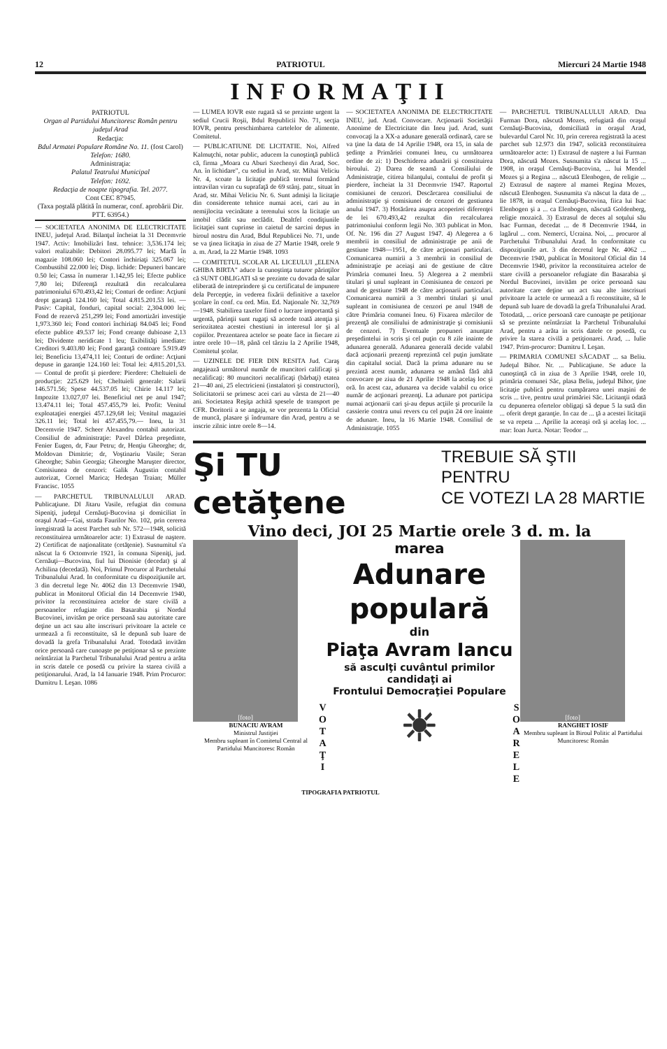12 PATRIOTUL Miercuri 24 Martie 1948
INFORMAŢII
PATRIOTUL
Organ al Partidului Muncitoresc Român pentru judeţul Arad
Redacţia:
Bdul Armatei Populare Române No. 11. (fost Carol)
Telefon: 1680.
Administraţia:
Palatul Teatrului Municipal
Telefon: 1692.
Redacţia de noapte tipografia. Tel. 2077.
Cont CEC 87945.
(Taxa poştală plătită în numerar, conf. aprobării Dir. PTT. 63954.)
— SOCIETATEA ANONIMA DE ELECTRICITATE INEU, judeţul Arad. Bilanţul încheiat la 31 Decemvrie 1947. Activ: Imobilizări Inst. tehnice: 3,536.174 lei; valori realizabile: Debitori 28.095.77 lei; Marfă în magazie 108.060 lei; Contori închiriaţi 325.067 lei; Combustibil 22.000 lei; Disp. lichide: Depuneri bancare 0.50 lei; Cassa în numerar 1.142,95 lei; Efecte publice 7,80 lei; Diferenţă rezultată din recalcularea patrimoniului 670.493,42 lei; Conturi de ordine: Acţiuni drept garanţă 124.160 lei; Total 4.815.201.53 lei. — Pasiv: Capital, fonduri, capital social: 2,304.000 lei; Fond de rezervă 251,299 lei; Fond amortizări investiţie 1,973.360 lei; Fond contori închiriaţi 84.045 lei; Fond efecte publice 49.537 lei; Fond creanţe dubioase 2,13 lei; Dividente neridicate 1 leu; Exibilităţi imediate: Creditori 9.403.80 lei; Fond garanţă contoare 5.919.49 lei; Beneficiu 13,474,11 lei; Conturi de ordine: Acţiuni depuse in garanţie 124.160 lei: Total lei: 4,815.201,53. — Contul de profit şi pierdere: Pierdere: Cheltuieli de producţie: 225.629 lei; Cheltuieli generale: Salarii 146.571.56; Spese 44.537.05 lei; Chirie 14.117 lei; Impozite 13.027,07 lei. Beneficiul net pe anul 1947; 13.474.11 lei; Total 457.455,79 lei. Profit: Venitul exploataţiei energiei 457.129,68 lei; Venitul magaziei 326.11 lei; Total lei 457.455,79.— Ineu, la 31 Decemvrie 1947. Scheer Alexandru contabil autorizat. Consiliul de administraţie: Pavel Dârlea preşedinte, Fenier Eugen, dr, Faur Petru; dr, Henţiu Gheorghe; dr, Moldovan Dimitrie; dr, Voştinariu Vasile; Seran Gheorghe; Sabin Georgia; Gheorghe Maruşter director, Comisiunea de cenzori: Galik Augustin contabil autorizat, Cornel Marica; Hedeşan Traian; Müller Francisc. 1055
— PARCHETUL TRIBUNALULUI ARAD. Publicaţiune. Dl Jitaru Vasile, refugiat din comuna Sipeniţi, judeţul Cernăuţi-Bucovina şi domiciliat în oraşul Arad—Gai, strada Faurilor No. 102, prin cererea înregistrată la acest Parchet sub Nr. 572—1948, solicită reconstituirea următoarelor acte: 1) Extrasul de naştere. 2) Certificat de naţionalitate (cetăţenie). Susnumitul s'a născut la 6 Octomvrie 1921, în comuna Sipeniţi, jud. Cernăuţi—Bucovina, fiul lui Dionisie (decedat) şi al Achilina (decedată). Noi, Primul Procuror al Parchetului Tribunalului Arad. In conformitate cu dispoziţiunile art. 3 din decretul lege Nr. 4062 din 13 Decemvrie 1940, publicat in Monitorul Oficial din 14 Decemvrie 1940, privitor la reconstituirea actelor de stare civilă a persoanelor refugiate din Basarabia şi Nordul Bucovinei, invităm pe orice persoană sau autoritate care deţine un act sau alte inscrisuri privitoare la actele ce urmează a fi reconstituite, să le depună sub luare de dovadă la grefa Tribunalului Arad. Totodată invităm orice persoană care cunoaşte pe petiţionar să se prezinte neîntârziat la Parchetul Tribunalului Arad pentru a arăta in scris datele ce posedă cu privire la starea civilă a petiţionarului. Arad, la 14 Ianuarie 1948. Prim Procuror: Dumitru I. Leşan. 1086
— LUMEA IOVR este rugată să se prezinte urgent la sediul Crucii Roşii, Bdul Republicii No. 71, secţia IOVR, pentru preschimbarea cartelelor de alimente. Comitetul.
— PUBLICATIUNE DE LICITATIE. Noi, Alfred Kalmuţchi, notar public, aducem la cunoştinţă publică că, firma „Moara cu Aburi Szechenyi din Arad, Soc. An. în lichidare", cu sediul in Arad, str. Mihai Veliciu Nr. 4, scoate la licitaţie publică terenul formând intravilan viran cu suprafaţă de 69 stânj. patr., situat în Arad, str. Mihai Veliciu Nr. 6. Sunt admişi la licitaţie din considerente tehnice numai acei, cari au in nemijlocita vecinătate a terenului scos la licitaţie un imobil clădit sau neclădit. Dealtfel condiţiunile licitaţiei sunt cuprinse in caietul de sarcini depus in biroul nostru din Arad, Bdul Republicei No. 71, unde se va ţinea licitaţia in ziua de 27 Martie 1948, orele 9 a. m. Arad, la 22 Martie 1948. 1093
— COMITETUL SCOLAR AL LICEULUI „ELENA GHIBA BIRTA" aduce la cunoştinţa tuturor părinţilor că SUNT OBLIGATI să se prezinte cu dovada de salar eliberată de intreprindere şi cu certificatul de impunere dela Percepţie, in vederea fixării definitive a taxelor şcolare în conf. cu ord. Min. Ed. Naţionale Nr. 32,769—1948. Stabilirea taxelor fiind o lucrare importantă şi urgentă, părinţii sunt rugaţi să acorde toată atenţia şi seriozitatea acestei chestiuni in interesul lor şi al copiilor. Prezentarea actelor se poate face in fiecare zi intre orele 10—18, până cel târziu la 2 Aprilie 1948, Comitetul şcolar.
— UZINELE DE FIER DIN RESITA Jud. Caraş angajează următorul număr de muncitori calificaţi şi necalificaţi: 80 muncitori necalificaţi (bărbaţi) etatea 21—40 ani, 25 electricieni (instalatori şi constructori), Solicitatorii se primesc acei cari au vârsta de 21—40 ani. Societatea Reşiţa achită spesele de transport pe CFR. Doritorii a se angaja, se vor prezenta la Oficiul de muncă, plasare şi îndrumare din Arad, pentru a se inscrie zilnic intre orele 8—14.
— SOCIETATEA ANONIMA DE ELECTRICITATE INEU, jud. Arad. Convocare. Acţionarii Societăţii Anonime de Electricitate din Ineu jud. Arad, sunt convocaţi la a XX-a adunare generală ordinară, care se va ţine la data de 14 Aprilie 1948, ora 15, in sala de şedinţe a Primăriei comunei Ineu, cu următoarea ordine de zi: 1) Deschiderea adunării şi constituirea biroului. 2) Darea de seamă a Consiliului de Administraţie, citirea bilanţului, contului de profit şi pierdere, încheiat la 31 Decemvrie 1947. Raportul comisiunei de cenzori. Descărcarea consiliului de administraţie şi comisiunei de cenzori de gestiunea anului 1947. 3) Hotărârea asupra acoperirei diferenţei de lei 670.493,42 rezultat din recalcularea patrimoniului conform legii No. 303 publicat in Mon. Of. Nr. 196 din 27 August 1947. 4) Alegerea a 6 membrii in consiliul de administraţie pe anii de gestiune 1948—1951, de către acţionari particulari. Comunicarea numirii a 3 membrii in consiliul de administraţie pe aceiaşi ani de gestiune de către Primăria comunei Ineu. 5) Alegerea a 2 membrii titulari şi unul supleant in Comisiunea de cenzori pe anul de gestiune 1948 de către acţionarii particulari. Comunicarea numirii a 3 membri titulari şi unul supleant in comisiunea de cenzori pe anul 1948 de către Primăria comunei Ineu. 6) Fixarea mărcilor de prezenţă ale consiliului de administraţie şi comisiunii de cenzori. 7) Eventuale propuneri anunţate preşedintelui in scris şi cel puţin cu 8 zile inainte de adunarea generală. Adunarea generală decide valabil dacă acţionarii prezenţi reprezintă cel puţin jumătate din capitalul social. Dacă la prima adunare nu se prezintă acest număr, adunarea se amână fără altă convocare pe ziua de 21 Aprilie 1948 la acelaş loc şi oră. In acest caz, adunarea va decide valabil cu orice număr de acţionari prezenţi. La adunare pot participa numai acţionarii cari şi-au depus acţiile şi procurile la cassierie contra unui revers cu cel puţin 24 ore înainte de adunare. Ineu, la 16 Martie 1948. Consiliul de Administraţie. 1055
— PARCHETUL TRIBUNALULUI ARAD. Dna Furman Dora, născută Mozes, refugiată din oraşul Cernăuţi-Bucovina, domiciliată in oraşul Arad, bulevardul Carol Nr. 10, prin cererea registrată la acest parchet sub 12.973 din 1947, solicită reconstituirea următoarelor acte: 1) Extrasul de naştere a lui Furman Dora, născută Mozes. Susnumita s'a născut la 15 ... 1908, in oraşul Cernăuţi-Bucovina, ... lui Mendel Mozes şi a Regina ... născută Elenbogen, de religie ... 2) Extrasul de naştere al mamei Regina Mozes, născută Elenbogen. Susnumita s'a născut la data de ... lie 1878, in oraşul Cernăuţi-Bucovina, fiica lui Isac Elenbogen şi a ... ca Elenbogen, născută Goldenberg, religie mozaică. 3) Extrasul de deces al soţului său Isac Furman, decedat ... de 8 Decemvrie 1944, in lagărul ... com. Nemerci, Ucraina. Noi, ... procuror al Parchetului Tribunalului Arad. In conformitate cu dispoziţiunile art. 3 din decretul lege Nr. 4062 ... Decemvrie 1940, publicat în Monitorul Oficial din 14 Decemvrie 1940, privitor la reconstituirea actelor de stare civilă a persoanelor refugiate din Basarabia şi Nordul Bucovinei, invităm pe orice persoană sau autoritate care deţine un act sau alte inscrisuri privitoare la actele ce urmează a fi reconstituite, să le depună sub luare de dovadă la grefa Tribunalului Arad. Totodată, ... orice persoană care cunoaşte pe petiţionar să se prezinte neîntârziat la Parchetul Tribunalului Arad, pentru a arăta in scris datele ce posedă, cu privire la starea civilă a petiţionarei. Arad, ... Iulie 1947. Prim-procuror: Dumitru I. Leşan.
— PRIMARIA COMUNEI SĂCADAT ... sa Beliu. Judeţul Bihor. Nr. ... Publicaţiune. Se aduce la cunoştinţă că in ziua de 3 Aprilie 1948, orele 10, primăria comunei Săc, plasa Beliu, judeţul Bihor, ţine licitaţie publică pentru cumpărarea unei maşini de scris ... tive, pentru uzul primăriei Săc. Licitanţii odată cu depunerea ofertelor obligaţi să depue 5 la sută din ... oferit drept garanţie. In caz de ... ţă a acestei licitaţii se va repeta ... Aprilie la aceeaşi oră şi acelaş loc. ... mar: Ioan Jurca. Notar: Teodor ...
Şi TU cetăţene TREBUIE SĂ ŞTII PENTRU
CE VOTEZI LA 28 MARTIE
Vino deci, JOI 25 Martie orele 3 d. m. la
[foto]
BUNACIU AVRAM
Ministrul Justiţiei
Membru supleant în Comitetul Central al Partidului Muncitoresc Român
marea
Adunare
populară
din
Piaţa Avram Iancu
să asculţi cuvântul primilor candidaţi ai
Frontului Democraţiei Populare
V
O
T
A
Ţ
I ☀ S
O
A
R
E
L
E
[foto]
RANGHET IOSIF
Membru supleant în Biroul Politic al Partidului Muncitoresc Român
TIPOGRAFIA PATRIOTUL